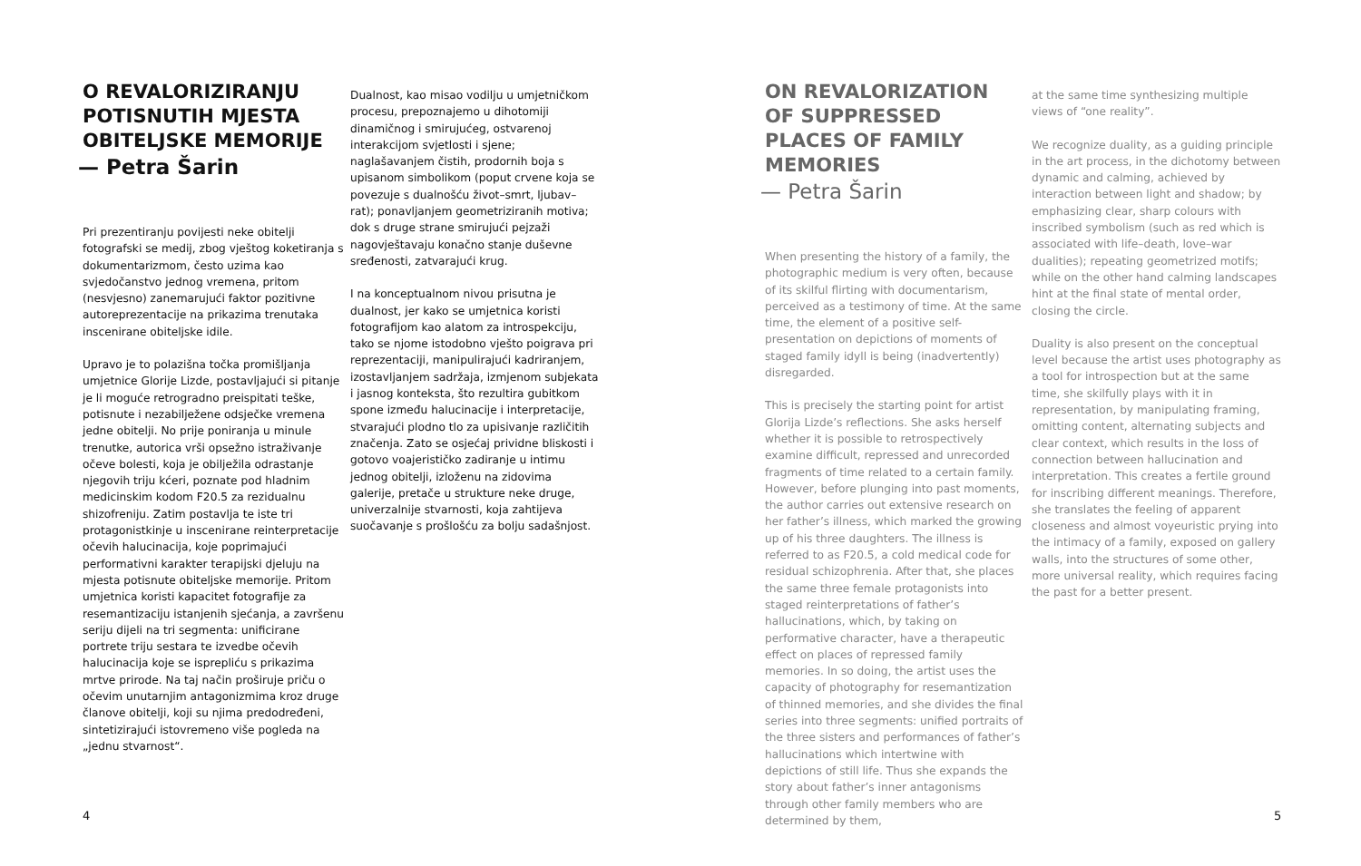O REVALORIZIRANJU POTISNUTIH MJESTA OBITELJSKE MEMORIJE
— Petra Šarin
Pri prezentiranju povijesti neke obitelji fotografski se medij, zbog vještog koketiranja s dokumentarizmom, često uzima kao svjedočanstvo jednog vremena, pritom (nesvjesno) zanemarujući faktor pozitivne autoreprezentacije na prikazima trenutaka inscenirane obiteljske idile.
Upravo je to polazišna točka promišljanja umjetnice Glorije Lizde, postavljajući si pitanje je li moguće retrogradno preispitati teške, potisnute i nezabilježene odsječke vremena jedne obitelji. No prije poniranja u minule trenutke, autorica vrši opsežno istraživanje očeve bolesti, koja je obilježila odrastanje njegovih triju kćeri, poznate pod hladnim medicinskim kodom F20.5 za rezidualnu shizofreniju. Zatim postavlja te iste tri protagonistkinje u inscenirane reinterpretacije očevih halucinacija, koje poprimajući performativni karakter terapijski djeluju na mjesta potisnute obiteljske memorije. Pritom umjetnica koristi kapacitet fotografije za resemantizaciju istanjenih sjećanja, a završenu seriju dijeli na tri segmenta: unificirane portrete triju sestara te izvedbe očevih halucinacija koje se isprepliću s prikazima mrtve prirode. Na taj način proširuje priču o očevim unutarnjim antagonizmima kroz druge članove obitelji, koji su njima predodređeni, sintetizirajući istovremeno više pogleda na „jednu stvarnost“.
Dualnost, kao misao vodilju u umjetničkom procesu, prepoznajemo u dihotomiji dinamičnog i smirujućeg, ostvarenoj interakcijom svjetlosti i sjene; naglašavanjem čistih, prodornih boja s upisanom simbolikom (poput crvene koja se povezuje s dualnošću život–smrt, ljubav–rat); ponavljanjem geometriziranih motiva; dok s druge strane smirujući pejzaži nagovještavaju konačno stanje duševne sređenosti, zatvarajući krug.
I na konceptualnom nivou prisutna je dualnost, jer kako se umjetnica koristi fotografijom kao alatom za introspekciju, tako se njome istodobno vješto poigrava pri reprezentaciji, manipulirajući kadriranjem, izostavljanjem sadržaja, izmjenom subjekata i jasnog konteksta, što rezultira gubitkom spone između halucinacije i interpretacije, stvarajući plodno tlo za upisivanje različitih značenja. Zato se osjećaj prividne bliskosti i gotovo voajerističko zadiranje u intimu jednog obitelji, izloženu na zidovima galerije, pretače u strukture neke druge, univerzalnije stvarnosti, koja zahtijeva suočavanje s prošlošću za bolju sadašnjost.
4
ON REVALORIZATION OF SUPPRESSED PLACES OF FAMILY MEMORIES
— Petra Šarin
When presenting the history of a family, the photographic medium is very often, because of its skilful flirting with documentarism, perceived as a testimony of time. At the same time, the element of a positive self-presentation on depictions of moments of staged family idyll is being (inadvertently) disregarded.
This is precisely the starting point for artist Glorija Lizde’s reflections. She asks herself whether it is possible to retrospectively examine difficult, repressed and unrecorded fragments of time related to a certain family. However, before plunging into past moments, the author carries out extensive research on her father’s illness, which marked the growing up of his three daughters. The illness is referred to as F20.5, a cold medical code for residual schizophrenia. After that, she places the same three female protagonists into staged reinterpretations of father’s hallucinations, which, by taking on performative character, have a therapeutic effect on places of repressed family memories. In so doing, the artist uses the capacity of photography for resemantization of thinned memories, and she divides the final series into three segments: unified portraits of the three sisters and performances of father’s hallucinations which intertwine with depictions of still life. Thus she expands the story about father’s inner antagonisms through other family members who are determined by them,
at the same time synthesizing multiple views of “one reality”.
We recognize duality, as a guiding principle in the art process, in the dichotomy between dynamic and calming, achieved by interaction between light and shadow; by emphasizing clear, sharp colours with inscribed symbolism (such as red which is associated with life–death, love–war dualities); repeating geometrized motifs; while on the other hand calming landscapes hint at the final state of mental order, closing the circle.
Duality is also present on the conceptual level because the artist uses photography as a tool for introspection but at the same time, she skilfully plays with it in representation, by manipulating framing, omitting content, alternating subjects and clear context, which results in the loss of connection between hallucination and interpretation. This creates a fertile ground for inscribing different meanings. Therefore, she translates the feeling of apparent closeness and almost voyeuristic prying into the intimacy of a family, exposed on gallery walls, into the structures of some other, more universal reality, which requires facing the past for a better present.
5